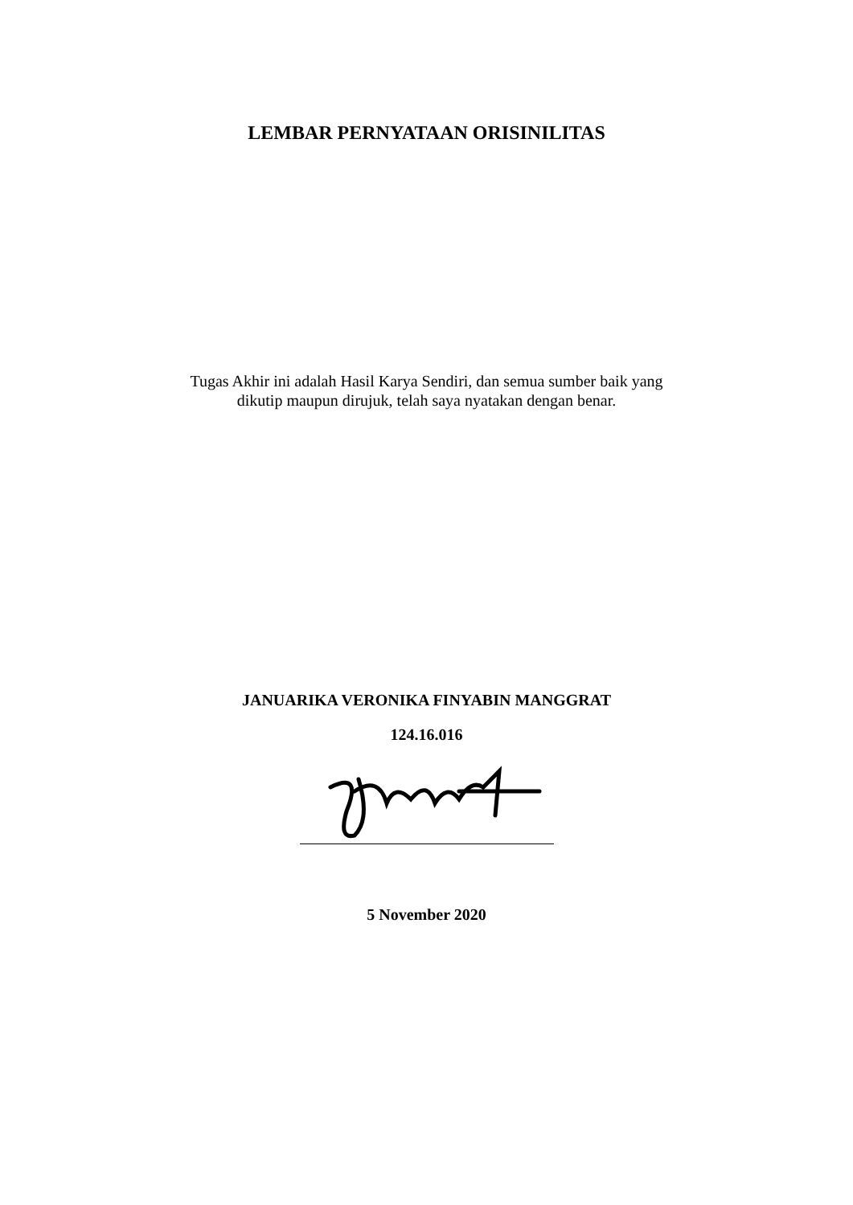LEMBAR PERNYATAAN ORISINILITAS
Tugas Akhir ini adalah Hasil Karya Sendiri, dan semua sumber baik yang
dikutip maupun dirujuk, telah saya nyatakan dengan benar.
JANUARIKA VERONIKA FINYABIN MANGGRAT
124.16.016
5 November 2020